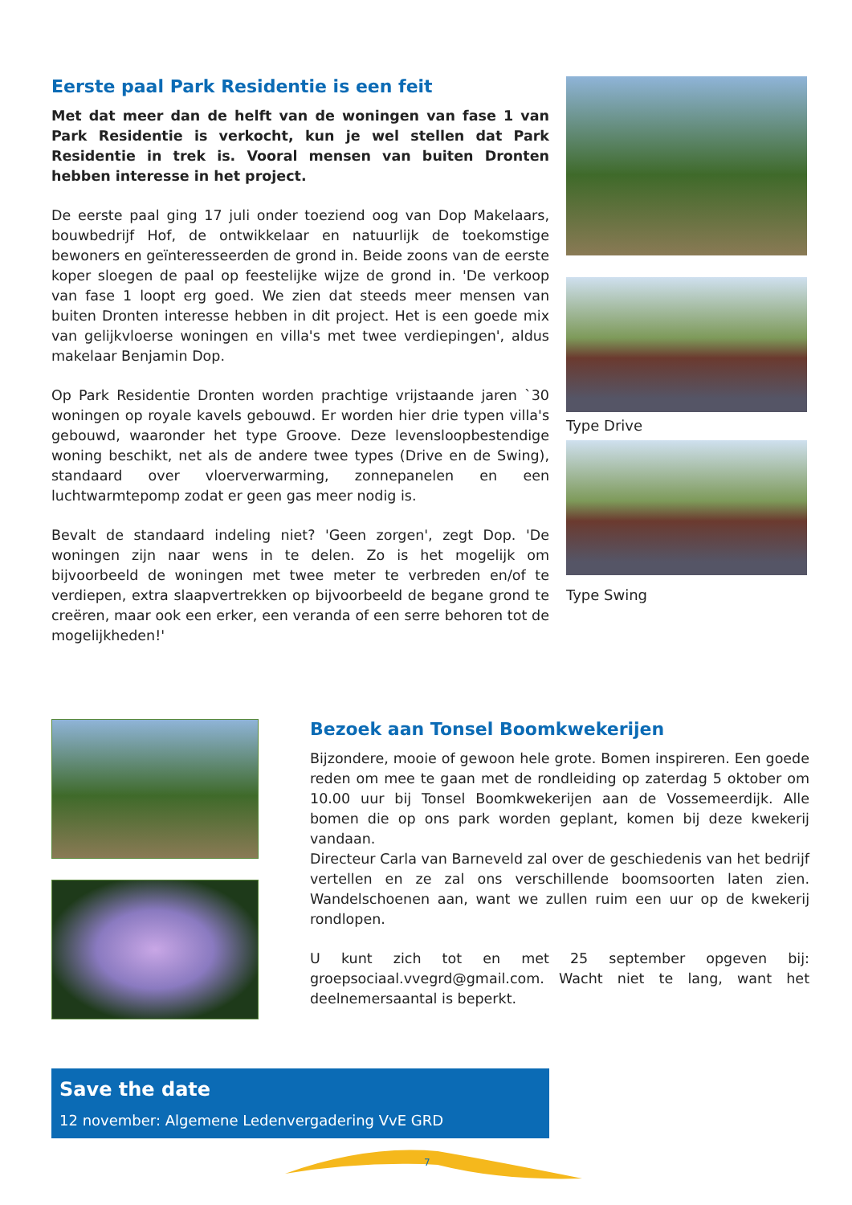Eerste paal Park Residentie is een feit
Met dat meer dan de helft van de woningen van fase 1 van Park Residentie is verkocht, kun je wel stellen dat Park Residentie in trek is. Vooral mensen van buiten Dronten hebben interesse in het project.
De eerste paal ging 17 juli onder toeziend oog van Dop Makelaars, bouwbedrijf Hof, de ontwikkelaar en natuurlijk de toekomstige bewoners en geïnteresseerden de grond in. Beide zoons van de eerste koper sloegen de paal op feestelijke wijze de grond in. 'De verkoop van fase 1 loopt erg goed. We zien dat steeds meer mensen van buiten Dronten interesse hebben in dit project. Het is een goede mix van gelijkvloerse woningen en villa's met twee verdiepingen', aldus makelaar Benjamin Dop.
Op Park Residentie Dronten worden prachtige vrijstaande jaren `30 woningen op royale kavels gebouwd. Er worden hier drie typen villa's gebouwd, waaronder het type Groove. Deze levensloopbestendige woning beschikt, net als de andere twee types (Drive en de Swing), standaard over vloerverwarming, zonnepanelen en een luchtwarmtepomp zodat er geen gas meer nodig is.
Bevalt de standaard indeling niet? 'Geen zorgen', zegt Dop. 'De woningen zijn naar wens in te delen. Zo is het mogelijk om bijvoorbeeld de woningen met twee meter te verbreden en/of te verdiepen, extra slaapvertrekken op bijvoorbeeld de begane grond te creëren, maar ook een erker, een veranda of een serre behoren tot de mogelijkheden!'
Type Drive
Type Swing
Bezoek aan Tonsel Boomkwekerijen
Bijzondere, mooie of gewoon hele grote. Bomen inspireren. Een goede reden om mee te gaan met de rondleiding op zaterdag 5 oktober om 10.00 uur bij Tonsel Boomkwekerijen aan de Vossemeerdijk. Alle bomen die op ons park worden geplant, komen bij deze kwekerij vandaan.
Directeur Carla van Barneveld zal over de geschiedenis van het bedrijf vertellen en ze zal ons verschillende boomsoorten laten zien. Wandelschoenen aan, want we zullen ruim een uur op de kwekerij rondlopen.
U kunt zich tot en met 25 september opgeven bij: groepsociaal.vvegrd@gmail.com. Wacht niet te lang, want het deelnemersaantal is beperkt.
Save the date
12 november: Algemene Ledenvergadering VvE GRD
7